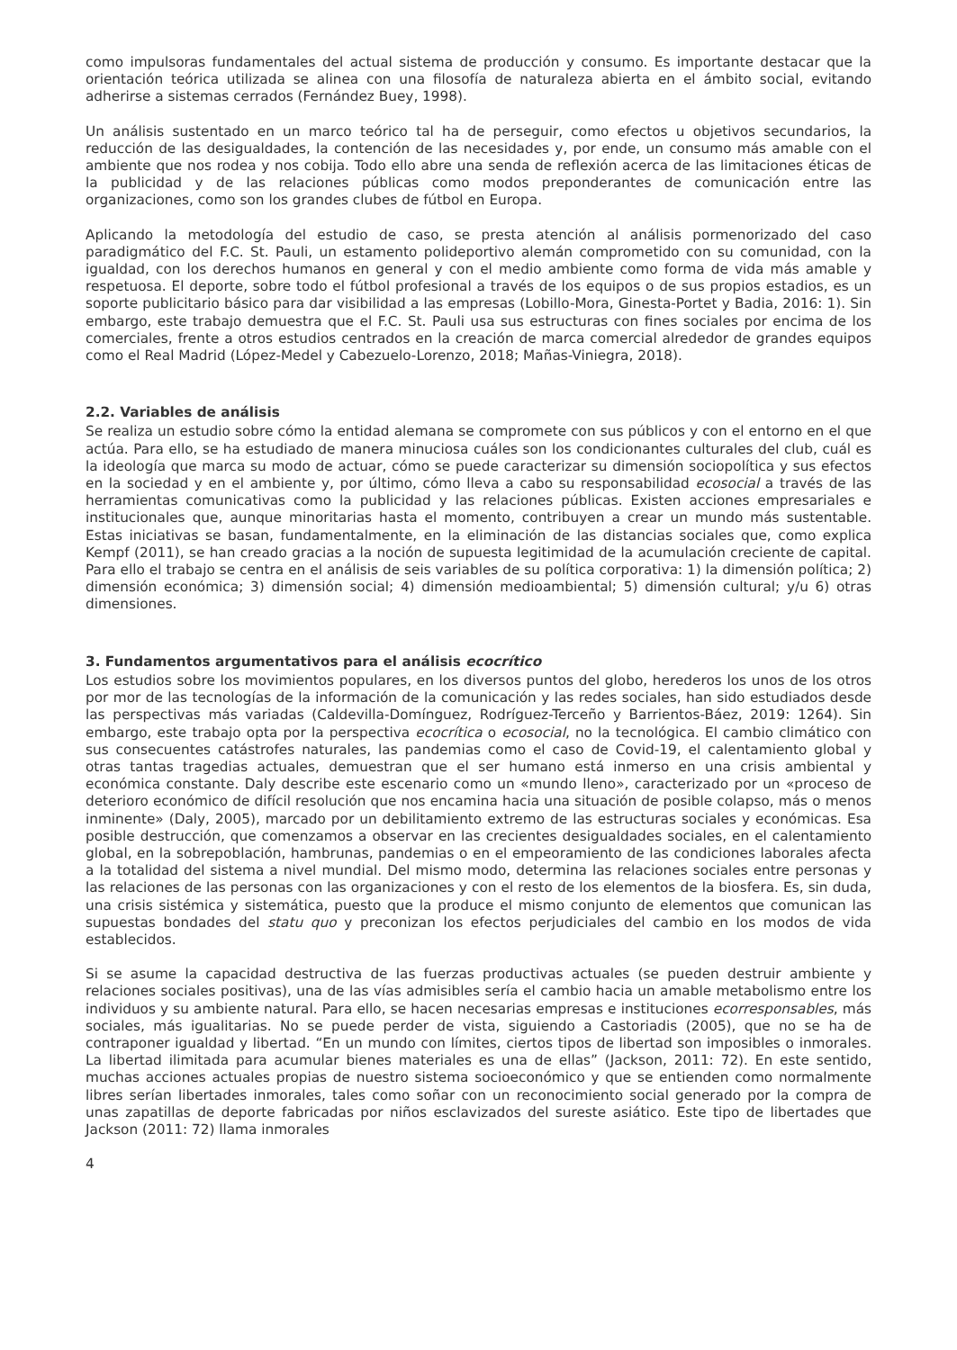como impulsoras fundamentales del actual sistema de producción y consumo. Es importante destacar que la orientación teórica utilizada se alinea con una filosofía de naturaleza abierta en el ámbito social, evitando adherirse a sistemas cerrados (Fernández Buey, 1998).
Un análisis sustentado en un marco teórico tal ha de perseguir, como efectos u objetivos secundarios, la reducción de las desigualdades, la contención de las necesidades y, por ende, un consumo más amable con el ambiente que nos rodea y nos cobija. Todo ello abre una senda de reflexión acerca de las limitaciones éticas de la publicidad y de las relaciones públicas como modos preponderantes de comunicación entre las organizaciones, como son los grandes clubes de fútbol en Europa.
Aplicando la metodología del estudio de caso, se presta atención al análisis pormenorizado del caso paradigmático del F.C. St. Pauli, un estamento polideportivo alemán comprometido con su comunidad, con la igualdad, con los derechos humanos en general y con el medio ambiente como forma de vida más amable y respetuosa. El deporte, sobre todo el fútbol profesional a través de los equipos o de sus propios estadios, es un soporte publicitario básico para dar visibilidad a las empresas (Lobillo-Mora, Ginesta-Portet y Badia, 2016: 1). Sin embargo, este trabajo demuestra que el F.C. St. Pauli usa sus estructuras con fines sociales por encima de los comerciales, frente a otros estudios centrados en la creación de marca comercial alrededor de grandes equipos como el Real Madrid (López-Medel y Cabezuelo-Lorenzo, 2018; Mañas-Viniegra, 2018).
2.2. Variables de análisis
Se realiza un estudio sobre cómo la entidad alemana se compromete con sus públicos y con el entorno en el que actúa. Para ello, se ha estudiado de manera minuciosa cuáles son los condicionantes culturales del club, cuál es la ideología que marca su modo de actuar, cómo se puede caracterizar su dimensión sociopolítica y sus efectos en la sociedad y en el ambiente y, por último, cómo lleva a cabo su responsabilidad ecosocial a través de las herramientas comunicativas como la publicidad y las relaciones públicas. Existen acciones empresariales e institucionales que, aunque minoritarias hasta el momento, contribuyen a crear un mundo más sustentable. Estas iniciativas se basan, fundamentalmente, en la eliminación de las distancias sociales que, como explica Kempf (2011), se han creado gracias a la noción de supuesta legitimidad de la acumulación creciente de capital. Para ello el trabajo se centra en el análisis de seis variables de su política corporativa: 1) la dimensión política; 2) dimensión económica; 3) dimensión social; 4) dimensión medioambiental; 5) dimensión cultural; y/u 6) otras dimensiones.
3. Fundamentos argumentativos para el análisis ecocrítico
Los estudios sobre los movimientos populares, en los diversos puntos del globo, herederos los unos de los otros por mor de las tecnologías de la información de la comunicación y las redes sociales, han sido estudiados desde las perspectivas más variadas (Caldevilla-Domínguez, Rodríguez-Terceño y Barrientos-Báez, 2019: 1264). Sin embargo, este trabajo opta por la perspectiva ecocrítica o ecosocial, no la tecnológica. El cambio climático con sus consecuentes catástrofes naturales, las pandemias como el caso de Covid-19, el calentamiento global y otras tantas tragedias actuales, demuestran que el ser humano está inmerso en una crisis ambiental y económica constante. Daly describe este escenario como un «mundo lleno», caracterizado por un «proceso de deterioro económico de difícil resolución que nos encamina hacia una situación de posible colapso, más o menos inminente» (Daly, 2005), marcado por un debilitamiento extremo de las estructuras sociales y económicas. Esa posible destrucción, que comenzamos a observar en las crecientes desigualdades sociales, en el calentamiento global, en la sobrepoblación, hambrunas, pandemias o en el empeoramiento de las condiciones laborales afecta a la totalidad del sistema a nivel mundial. Del mismo modo, determina las relaciones sociales entre personas y las relaciones de las personas con las organizaciones y con el resto de los elementos de la biosfera. Es, sin duda, una crisis sistémica y sistemática, puesto que la produce el mismo conjunto de elementos que comunican las supuestas bondades del statu quo y preconizan los efectos perjudiciales del cambio en los modos de vida establecidos.
Si se asume la capacidad destructiva de las fuerzas productivas actuales (se pueden destruir ambiente y relaciones sociales positivas), una de las vías admisibles sería el cambio hacia un amable metabolismo entre los individuos y su ambiente natural. Para ello, se hacen necesarias empresas e instituciones ecorresponsables, más sociales, más igualitarias. No se puede perder de vista, siguiendo a Castoriadis (2005), que no se ha de contraponer igualdad y libertad. “En un mundo con límites, ciertos tipos de libertad son imposibles o inmorales. La libertad ilimitada para acumular bienes materiales es una de ellas” (Jackson, 2011: 72). En este sentido, muchas acciones actuales propias de nuestro sistema socioeconómico y que se entienden como normalmente libres serían libertades inmorales, tales como soñar con un reconocimiento social generado por la compra de unas zapatillas de deporte fabricadas por niños esclavizados del sureste asiático. Este tipo de libertades que Jackson (2011: 72) llama inmorales
4